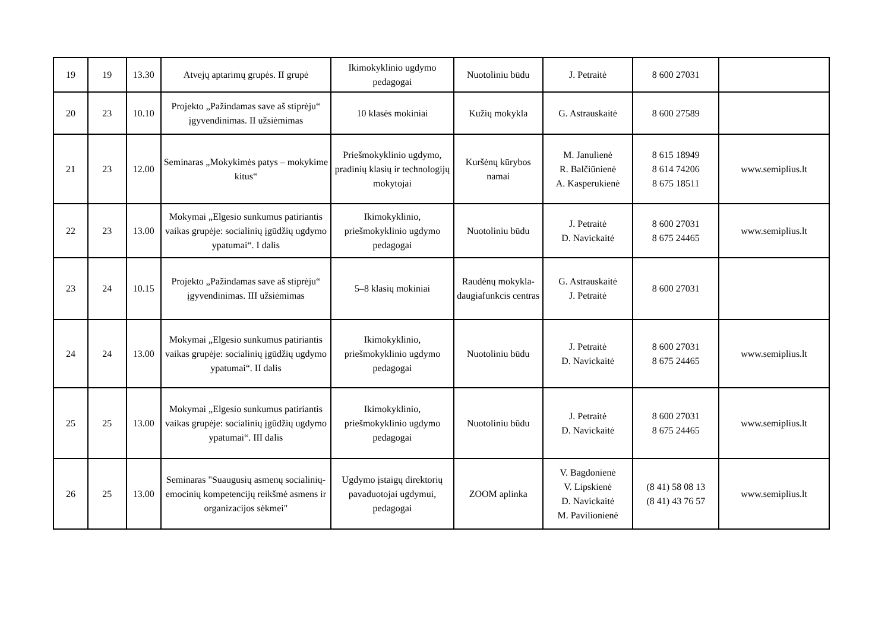| 19 | 19 | 13.30 | Atvejų aptarimų grupės. II grupė | Ikimokyklinio ugdymo pedagogai | Nuotoliniu būdu | J. Petraitė | 8 600 27031 | |
| 20 | 23 | 10.10 | Projekto „Pažindamas save aš stiprėju“ įgyvendinimas. II užsiėmimas | 10 klasės mokiniai | Kužių mokykla | G. Astrauskaitė | 8 600 27589 | |
| 21 | 23 | 12.00 | Seminaras „Mokykimės patys – mokykime kitus“ | Priešmokyklinio ugdymo, pradinių klasių ir technologijų mokytojai | Kuršėnų kūrybos namai | M. Janulienė R. Balčiūnienė A. Kasperukienė | 8 615 18949 8 614 74206 8 675 18511 | www.semiplius.lt |
| 22 | 23 | 13.00 | Mokymai „Elgesio sunkumus patiriantis vaikas grupėje: socialinių įgūdžių ugdymo ypatumai“. I dalis | Ikimokyklinio, priešmokyklinio ugdymo pedagogai | Nuotoliniu būdu | J. Petraitė D. Navickaitė | 8 600 27031 8 675 24465 | www.semiplius.lt |
| 23 | 24 | 10.15 | Projekto „Pažindamas save aš stiprėju“ įgyvendinimas. III užsiėmimas | 5–8 klasių mokiniai | Raudėnų mokykla-daugiafunkcis centras | G. Astrauskaitė J. Petraitė | 8 600 27031 | |
| 24 | 24 | 13.00 | Mokymai „Elgesio sunkumus patiriantis vaikas grupėje: socialinių įgūdžių ugdymo ypatumai“. II dalis | Ikimokyklinio, priešmokyklinio ugdymo pedagogai | Nuotoliniu būdu | J. Petraitė D. Navickaitė | 8 600 27031 8 675 24465 | www.semiplius.lt |
| 25 | 25 | 13.00 | Mokymai „Elgesio sunkumus patiriantis vaikas grupėje: socialinių įgūdžių ugdymo ypatumai“. III dalis | Ikimokyklinio, priešmokyklinio ugdymo pedagogai | Nuotoliniu būdu | J. Petraitė D. Navickaitė | 8 600 27031 8 675 24465 | www.semiplius.lt |
| 26 | 25 | 13.00 | Seminaras "Suaugusių asmenų socialinių-emocinių kompetencijų reikšmė asmens ir organizacijos sėkmei" | Ugdymo įstaigų direktorių pavaduotojai ugdymui, pedagogai | ZOOM aplinka | V. Bagdonienė V. Lipskienė D. Navickaitė M. Pavilionienė | (8 41) 58 08 13 (8 41) 43 76 57 | www.semiplius.lt |